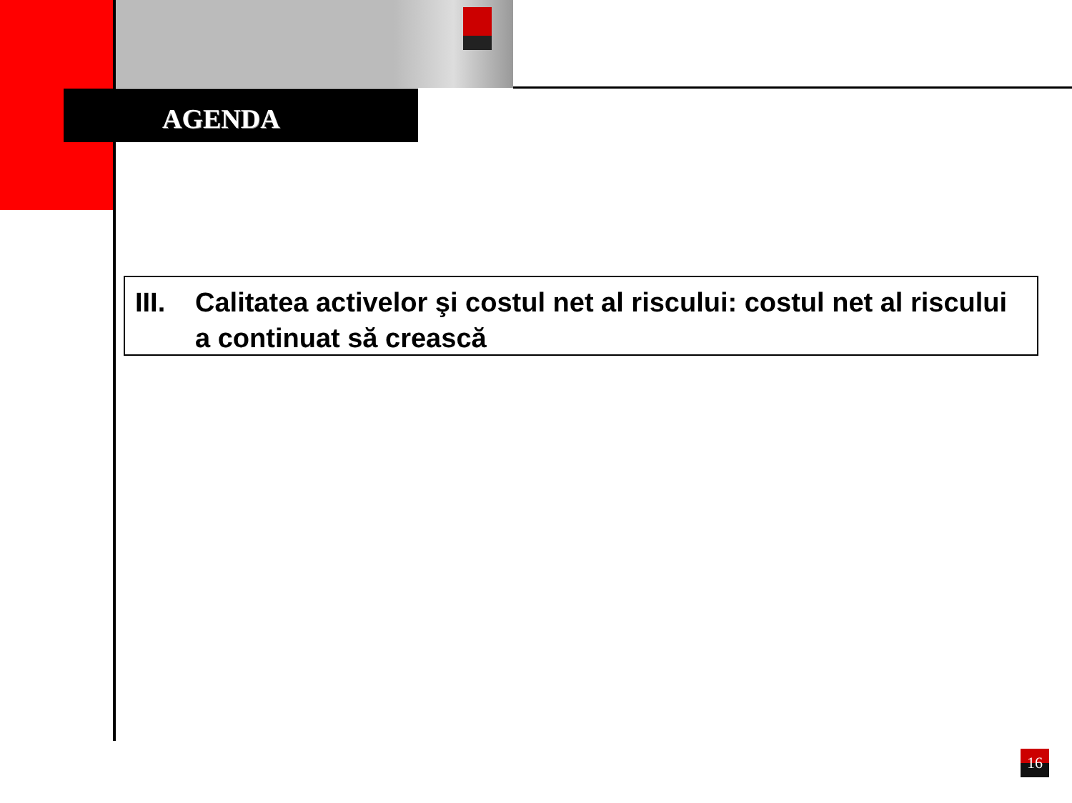AGENDA
III.
Calitatea activelor şi costul net al riscului: costul net al riscului a continuat să crească
16